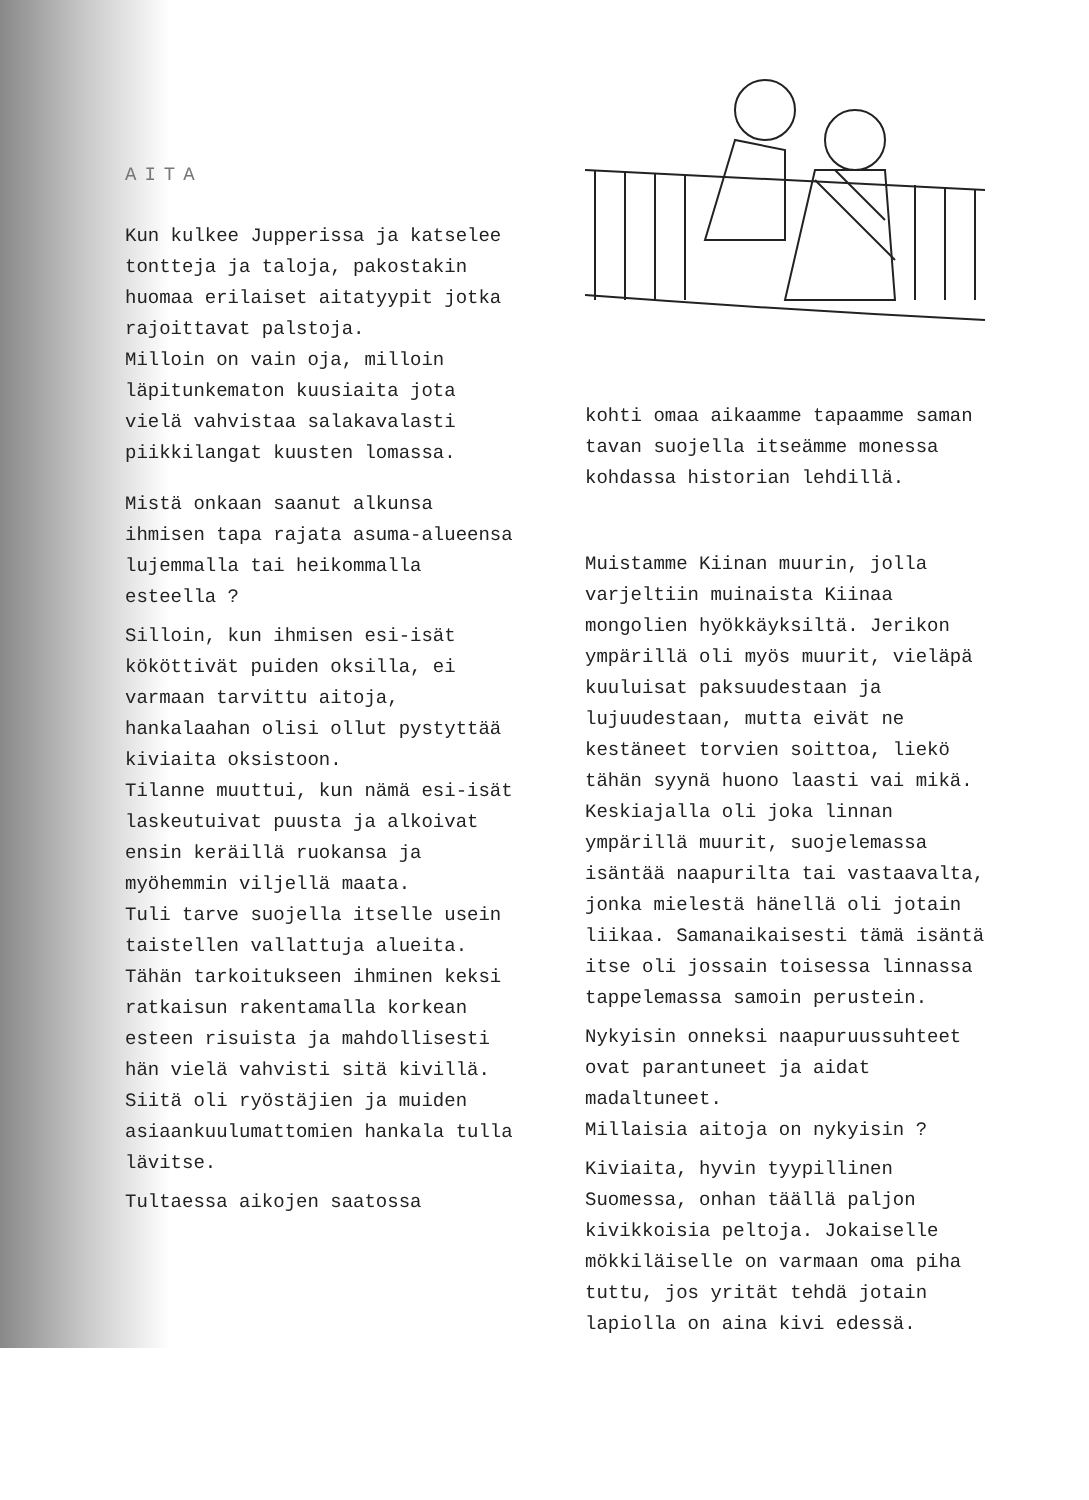AITA
Kun kulkee Jupperissa ja katselee tontteja ja taloja, pakostakin huomaa erilaiset aitatyypit jotka rajoittavat palstoja.
Milloin on vain oja, milloin läpitunkematon kuusiaita jota vielä vahvistaa salakavalasti piikkilangat kuusten lomassa.
Mistä onkaan saanut alkunsa ihmisen tapa rajata asuma-alueensa lujemmalla tai heikommalla esteella ?
Silloin, kun ihmisen esi-isät kököttivät puiden oksilla, ei varmaan tarvittu aitoja, hankalaahan olisi ollut pystyttää kiviaita oksistoon.
Tilanne muuttui, kun nämä esi-isät laskeutuivat puusta ja alkoivat ensin keräillä ruokansa ja myöhemmin viljellä maata.
Tuli tarve suojella itselle usein taistellen vallattuja alueita.
Tähän tarkoitukseen ihminen keksi ratkaisun rakentamalla korkean esteen risuista ja mahdollisesti hän vielä vahvisti sitä kivillä. Siitä oli ryöstäjien ja muiden asiaankuulumattomien hankala tulla lävitse.
Tultaessa aikojen saatossa
kohti omaa aikaamme tapaamme saman tavan suojella itseämme monessa kohdassa historian lehdillä.
Muistamme Kiinan muurin, jolla varjeltiin muinaista Kiinaa mongolien hyökkäyksiltä. Jerikon ympärillä oli myös muurit, vieläpä kuuluisat paksuudestaan ja lujuudestaan, mutta eivät ne kestäneet torvien soittoa, liekö tähän syynä huono laasti vai mikä. Keskiajalla oli joka linnan ympärillä muurit, suojelemassa isäntää naapurilta tai vastaavalta, jonka mielestä hänellä oli jotain liikaa. Samanaikaisesti tämä isäntä itse oli jossain toisessa linnassa tappelemassa samoin perustein.
Nykyisin onneksi naapuruussuhteet ovat parantuneet ja aidat madaltuneet.
Millaisia aitoja on nykyisin ?
Kiviaita, hyvin tyypillinen Suomessa, onhan täällä paljon kivikkoisia peltoja. Jokaiselle mökkiläiselle on varmaan oma piha tuttu, jos yrität tehdä jotain lapiolla on aina kivi edessä.